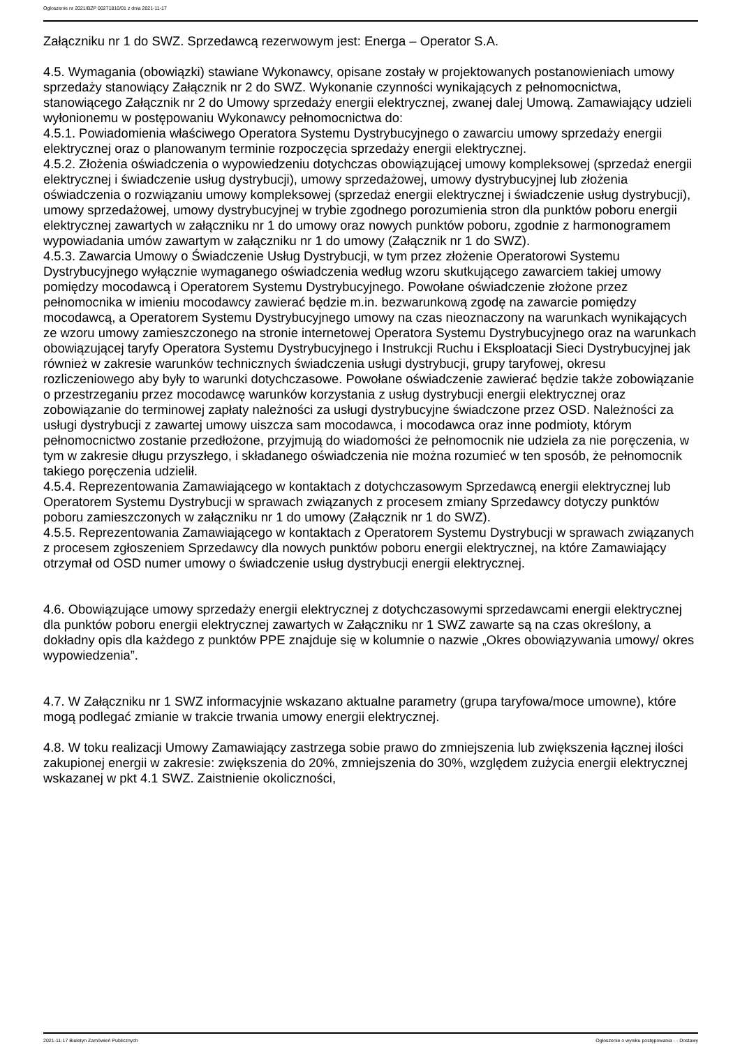Ogłoszenie nr 2021/BZP 00271810/01 z dnia 2021-11-17
Załączniku nr 1 do SWZ. Sprzedawcą rezerwowym jest: Energa – Operator S.A.
4.5. Wymagania (obowiązki) stawiane Wykonawcy, opisane zostały w projektowanych postanowieniach umowy sprzedaży stanowiący Załącznik nr 2 do SWZ. Wykonanie czynności wynikających z pełnomocnictwa, stanowiącego Załącznik nr 2 do Umowy sprzedaży energii elektrycznej, zwanej dalej Umową. Zamawiający udzieli wyłonionemu w postępowaniu Wykonawcy pełnomocnictwa do:
4.5.1. Powiadomienia właściwego Operatora Systemu Dystrybucyjnego o zawarciu umowy sprzedaży energii elektrycznej oraz o planowanym terminie rozpoczęcia sprzedaży energii elektrycznej.
4.5.2. Złożenia oświadczenia o wypowiedzeniu dotychczas obowiązującej umowy kompleksowej (sprzedaż energii elektrycznej i świadczenie usług dystrybucji), umowy sprzedażowej, umowy dystrybucyjnej lub złożenia oświadczenia o rozwiązaniu umowy kompleksowej (sprzedaż energii elektrycznej i świadczenie usług dystrybucji), umowy sprzedażowej, umowy dystrybucyjnej w trybie zgodnego porozumienia stron dla punktów poboru energii elektrycznej zawartych w załączniku nr 1 do umowy oraz nowych punktów poboru, zgodnie z harmonogramem wypowiadania umów zawartym w załączniku nr 1 do umowy (Załącznik nr 1 do SWZ).
4.5.3. Zawarcia Umowy o Świadczenie Usług Dystrybucji, w tym przez złożenie Operatorowi Systemu Dystrybucyjnego wyłącznie wymaganego oświadczenia według wzoru skutkującego zawarciem takiej umowy pomiędzy mocodawcą i Operatorem Systemu Dystrybucyjnego. Powołane oświadczenie złożone przez pełnomocnika w imieniu mocodawcy zawierać będzie m.in. bezwarunkową zgodę na zawarcie pomiędzy mocodawcą, a Operatorem Systemu Dystrybucyjnego umowy na czas nieoznaczony na warunkach wynikających ze wzoru umowy zamieszczonego na stronie internetowej Operatora Systemu Dystrybucyjnego oraz na warunkach obowiązującej taryfy Operatora Systemu Dystrybucyjnego i Instrukcji Ruchu i Eksploatacji Sieci Dystrybucyjnej jak również w zakresie warunków technicznych świadczenia usługi dystrybucji, grupy taryfowej, okresu rozliczeniowego aby były to warunki dotychczasowe. Powołane oświadczenie zawierać będzie także zobowiązanie o przestrzeganiu przez mocodawcę warunków korzystania z usług dystrybucji energii elektrycznej oraz zobowiązanie do terminowej zapłaty należności za usługi dystrybucyjne świadczone przez OSD. Należności za usługi dystrybucji z zawartej umowy uiszcza sam mocodawca, i mocodawca oraz inne podmioty, którym pełnomocnictwo zostanie przedłożone, przyjmują do wiadomości że pełnomocnik nie udziela za nie poręczenia, w tym w zakresie długu przyszłego, i składanego oświadczenia nie można rozumieć w ten sposób, że pełnomocnik takiego poręczenia udzielił.
4.5.4. Reprezentowania Zamawiającego w kontaktach z dotychczasowym Sprzedawcą energii elektrycznej lub Operatorem Systemu Dystrybucji w sprawach związanych z procesem zmiany Sprzedawcy dotyczy punktów poboru zamieszczonych w załączniku nr 1 do umowy (Załącznik nr 1 do SWZ).
4.5.5. Reprezentowania Zamawiającego w kontaktach z Operatorem Systemu Dystrybucji w sprawach związanych z procesem zgłoszeniem Sprzedawcy dla nowych punktów poboru energii elektrycznej, na które Zamawiający otrzymał od OSD numer umowy o świadczenie usług dystrybucji energii elektrycznej.
4.6. Obowiązujące umowy sprzedaży energii elektrycznej z dotychczasowymi sprzedawcami energii elektrycznej dla punktów poboru energii elektrycznej zawartych w Załączniku nr 1 SWZ zawarte są na czas określony, a dokładny opis dla każdego z punktów PPE znajduje się w kolumnie o nazwie „Okres obowiązywania umowy/ okres wypowiedzenia”.
4.7. W Załączniku nr 1 SWZ informacyjnie wskazano aktualne parametry (grupa taryfowa/moce umowne), które mogą podlegać zmianie w trakcie trwania umowy energii elektrycznej.
4.8. W toku realizacji Umowy Zamawiający zastrzega sobie prawo do zmniejszenia lub zwiększenia łącznej ilości zakupionej energii w zakresie: zwiększenia do 20%, zmniejszenia do 30%, względem zużycia energii elektrycznej wskazanej w pkt 4.1 SWZ. Zaistnienie okoliczności,
2021-11-17 Biuletyn Zamówień Publicznych Ogłoszenie o wyniku postępowania - - Dostawy